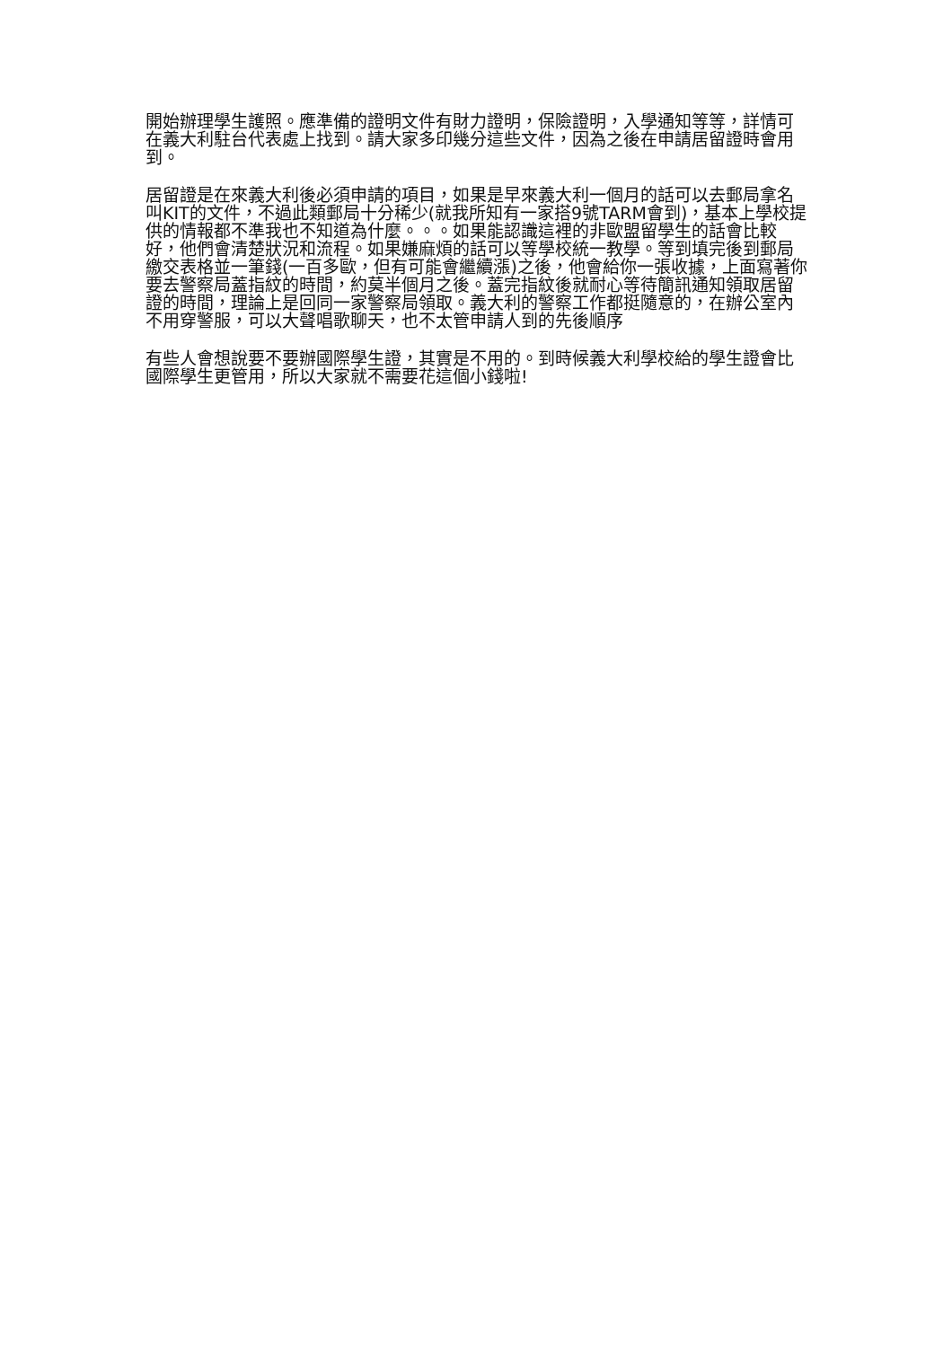開始辦理學生護照。應準備的證明文件有財力證明，保險證明，入學通知等等，詳情可在義大利駐台代表處上找到。請大家多印幾分這些文件，因為之後在申請居留證時會用到。
居留證是在來義大利後必須申請的項目，如果是早來義大利一個月的話可以去郵局拿名叫KIT的文件，不過此類郵局十分稀少(就我所知有一家搭9號TARM會到)，基本上學校提供的情報都不準我也不知道為什麼。。。如果能認識這裡的非歐盟留學生的話會比較好，他們會清楚狀況和流程。如果嫌麻煩的話可以等學校統一教學。等到填完後到郵局繳交表格並一筆錢(一百多歐，但有可能會繼續漲)之後，他會給你一張收據，上面寫著你要去警察局蓋指紋的時間，約莫半個月之後。蓋完指紋後就耐心等待簡訊通知領取居留證的時間，理論上是回同一家警察局領取。義大利的警察工作都挺隨意的，在辦公室內不用穿警服，可以大聲唱歌聊天，也不太管申請人到的先後順序
有些人會想說要不要辦國際學生證，其實是不用的。到時候義大利學校給的學生證會比國際學生更管用，所以大家就不需要花這個小錢啦!